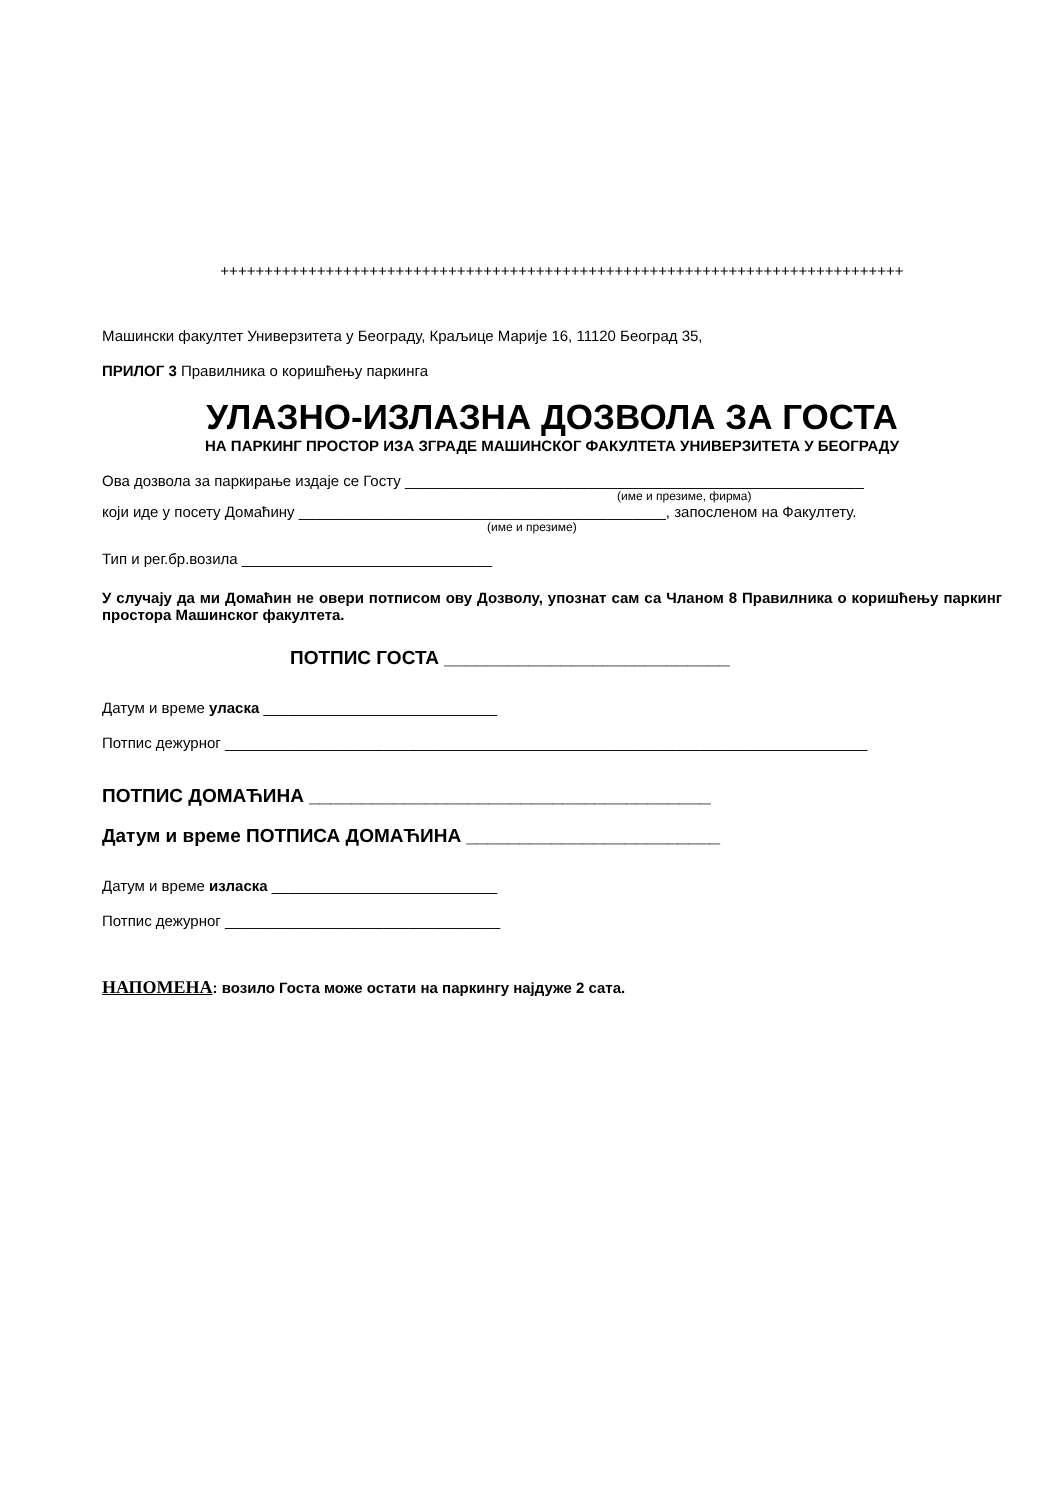++++++++++++++++++++++++++++++++++++++++++++++++++++++++++++++++++++++++++++++
Машински факултет Универзитета у Београду, Краљице Марије 16, 11120 Београд 35,
ПРИЛОГ 3 Правилника о коришћењу паркинга
УЛАЗНО-ИЗЛАЗНА ДОЗВОЛА ЗА ГОСТА
НА ПАРКИНГ ПРОСТОР ИЗА ЗГРАДЕ МАШИНСКОГ ФАКУЛТЕТА УНИВЕРЗИТЕТА У БЕОГРАДУ
Ова дозвола за паркирање издаје се Госту _______________________________________________________
(име и презиме, фирма)
који иде у посету Домаћину ____________________________________________, запосленом на Факултету.
(име и презиме)
Тип и рег.бр.возила ______________________________
У случају да ми Домаћин не овери потписом ову Дозволу, упознат сам са Чланом 8 Правилника о коришћењу паркинг простора Машинског факултета.
ПОТПИС ГОСТА ___________________________
Датум и време уласка ____________________________
Потпис дежурног _____________________________________________________________________________
ПОТПИС ДОМАЋИНА ______________________________________
Датум и време ПОТПИСА ДОМАЋИНА ________________________
Датум и време изласка ___________________________
Потпис дежурног _________________________________
НАПОМЕНА: возило Госта може остати на паркингу најдуже 2 сата.